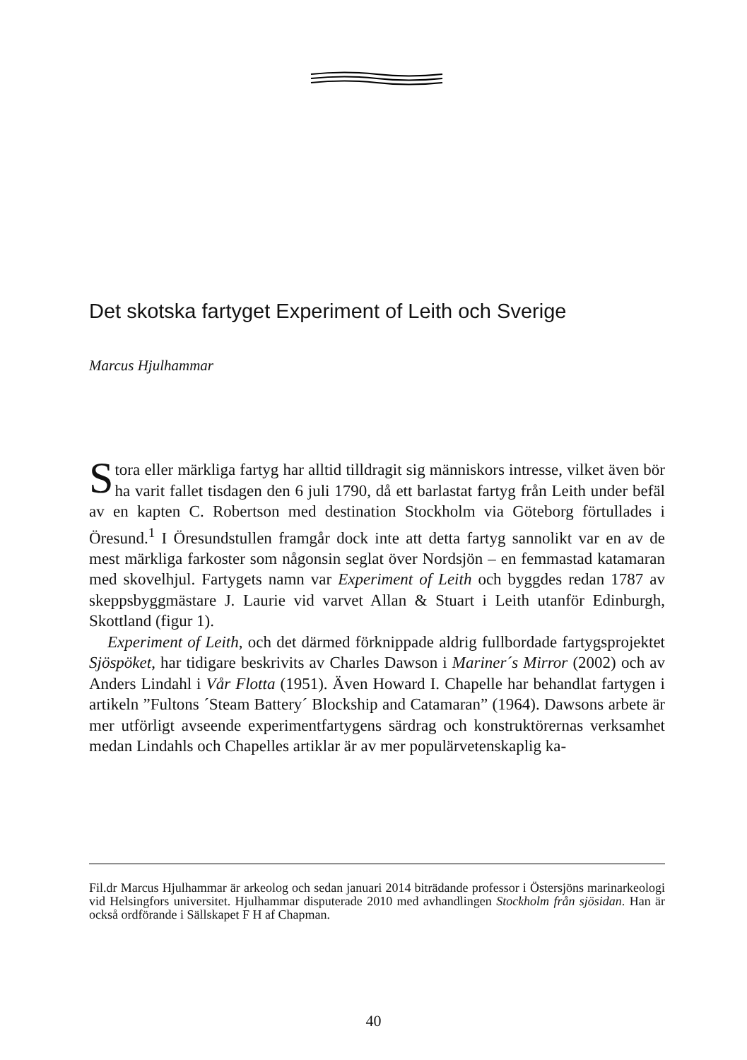Det skotska fartyget Experiment of Leith och Sverige
Marcus Hjulhammar
Stora eller märkliga fartyg har alltid tilldragit sig människors intresse, vilket även bör ha varit fallet tisdagen den 6 juli 1790, då ett barlastat fartyg från Leith under befäl av en kapten C. Robertson med destination Stockholm via Göteborg förtullades i Öresund.<sup>1</sup> I Öresundstullen framgår dock inte att detta fartyg sannolikt var en av de mest märkliga farkoster som någonsin seglat över Nordsjön – en femmastad katamaran med skovelhjul. Fartygets namn var Experiment of Leith och byggdes redan 1787 av skeppsbyggmästare J. Laurie vid varvet Allan & Stuart i Leith utanför Edinburgh, Skottland (figur 1).
Experiment of Leith, och det därmed förknippade aldrig fullbordade fartygsprojektet Sjöspöket, har tidigare beskrivits av Charles Dawson i Mariner´s Mirror (2002) och av Anders Lindahl i Vår Flotta (1951). Även Howard I. Chapelle har behandlat fartygen i artikeln ”Fultons ´Steam Battery´ Blockship and Catamaran” (1964). Dawsons arbete är mer utförligt avseende experimentfartygens särdrag och konstruktörernas verksamhet medan Lindahls och Chapelles artiklar är av mer populärvetenskaplig ka-
Fil.dr Marcus Hjulhammar är arkeolog och sedan januari 2014 biträdande professor i Östersjöns marinarkeologi vid Helsingfors universitet. Hjulhammar disputerade 2010 med avhandlingen Stockholm från sjösidan. Han är också ordförande i Sällskapet F H af Chapman.
40